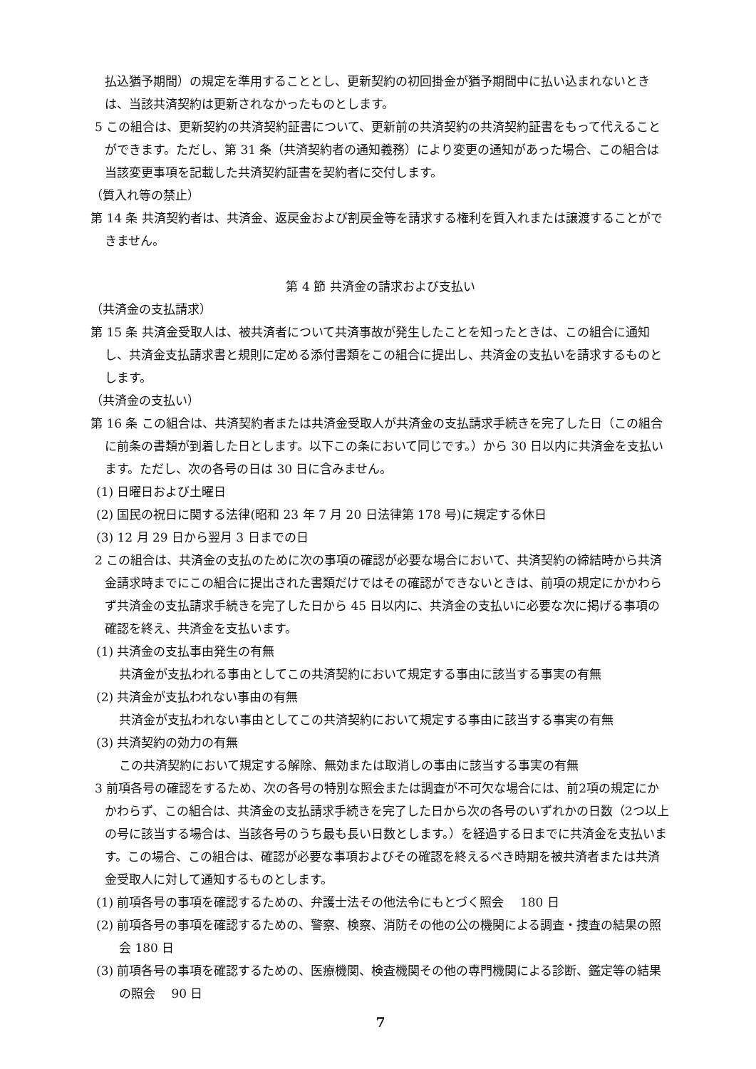払込猶予期間）の規定を準用することとし、更新契約の初回掛金が猶予期間中に払い込まれないときは、当該共済契約は更新されなかったものとします。
5 この組合は、更新契約の共済契約証書について、更新前の共済契約の共済契約証書をもって代えることができます。ただし、第 31 条（共済契約者の通知義務）により変更の通知があった場合、この組合は当該変更事項を記載した共済契約証書を契約者に交付します。
（質入れ等の禁止）
第 14 条 共済契約者は、共済金、返戻金および割戻金等を請求する権利を質入れまたは譲渡することができません。
第 4 節 共済金の請求および支払い
（共済金の支払請求）
第 15 条 共済金受取人は、被共済者について共済事故が発生したことを知ったときは、この組合に通知し、共済金支払請求書と規則に定める添付書類をこの組合に提出し、共済金の支払いを請求するものとします。
（共済金の支払い）
第 16 条 この組合は、共済契約者または共済金受取人が共済金の支払請求手続きを完了した日（この組合に前条の書類が到着した日とします。以下この条において同じです。）から 30 日以内に共済金を支払います。ただし、次の各号の日は 30 日に含みません。
(1) 日曜日および土曜日
(2) 国民の祝日に関する法律(昭和 23 年 7 月 20 日法律第 178 号)に規定する休日
(3) 12 月 29 日から翌月 3 日までの日
2 この組合は、共済金の支払のために次の事項の確認が必要な場合において、共済契約の締結時から共済金請求時までにこの組合に提出された書類だけではその確認ができないときは、前項の規定にかかわらず共済金の支払請求手続きを完了した日から 45 日以内に、共済金の支払いに必要な次に掲げる事項の確認を終え、共済金を支払います。
(1) 共済金の支払事由発生の有無
共済金が支払われる事由としてこの共済契約において規定する事由に該当する事実の有無
(2) 共済金が支払われない事由の有無
共済金が支払われない事由としてこの共済契約において規定する事由に該当する事実の有無
(3) 共済契約の効力の有無
この共済契約において規定する解除、無効または取消しの事由に該当する事実の有無
3 前項各号の確認をするため、次の各号の特別な照会または調査が不可欠な場合には、前2項の規定にかかわらず、この組合は、共済金の支払請求手続きを完了した日から次の各号のいずれかの日数（2つ以上の号に該当する場合は、当該各号のうち最も長い日数とします。）を経過する日までに共済金を支払います。この場合、この組合は、確認が必要な事項およびその確認を終えるべき時期を被共済者または共済金受取人に対して通知するものとします。
(1) 前項各号の事項を確認するための、弁護士法その他法令にもとづく照会　 180 日
(2) 前項各号の事項を確認するための、警察、検察、消防その他の公の機関による調査・捜査の結果の照会 180 日
(3) 前項各号の事項を確認するための、医療機関、検査機関その他の専門機関による診断、鑑定等の結果の照会　 90 日
7